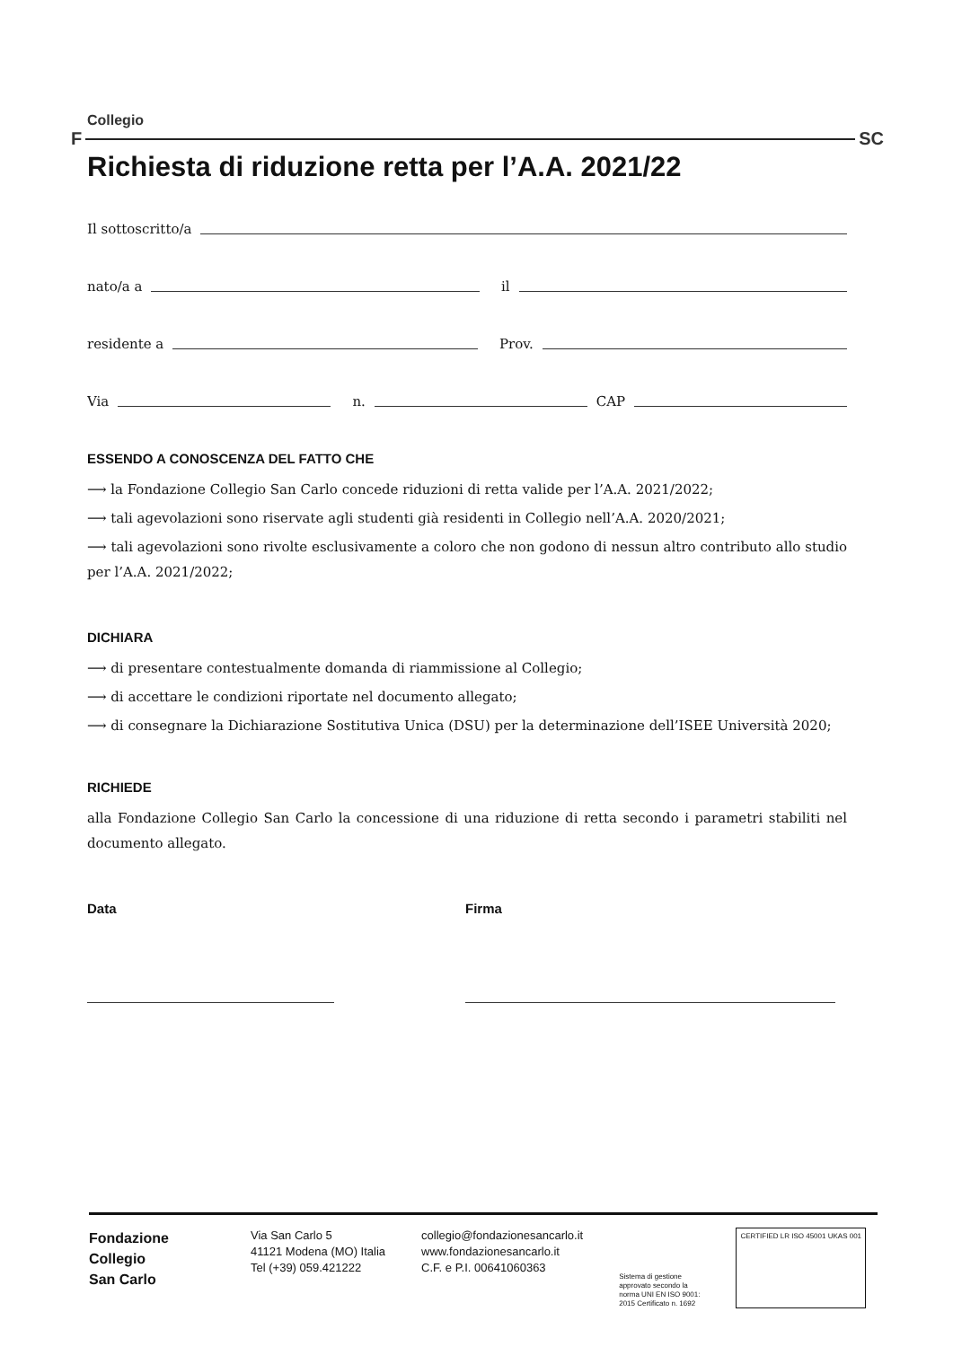Collegio
F SC
Richiesta di riduzione retta per l’A.A. 2021/22
Il sottoscritto/a
nato/a a il
residente a Prov.
Via n. CAP
ESSENDO A CONOSCENZA DEL FATTO CHE
⟶ la Fondazione Collegio San Carlo concede riduzioni di retta valide per l’A.A. 2021/2022;
⟶ tali agevolazioni sono riservate agli studenti già residenti in Collegio nell’A.A. 2020/2021;
⟶ tali agevolazioni sono rivolte esclusivamente a coloro che non godono di nessun altro contributo allo studio per l’A.A. 2021/2022;
DICHIARA
⟶ di presentare contestualmente domanda di riammissione al Collegio;
⟶ di accettare le condizioni riportate nel documento allegato;
⟶ di consegnare la Dichiarazione Sostitutiva Unica (DSU) per la determinazione dell’ISEE Università 2020;
RICHIEDE
alla Fondazione Collegio San Carlo la concessione di una riduzione di retta secondo i parametri stabiliti nel documento allegato.
Data Firma
Fondazione
Collegio
San Carlo
Via San Carlo 5
41121 Modena (MO) Italia
Tel (+39) 059.421222
collegio@fondazionesancarlo.it
www.fondazionesancarlo.it
C.F. e P.I. 00641060363
Sistema di gestione
approvato secondo la
norma UNI EN ISO 9001:
2015 Certificato n. 1692
CERTIFIED LR ISO 45001 UKAS 001